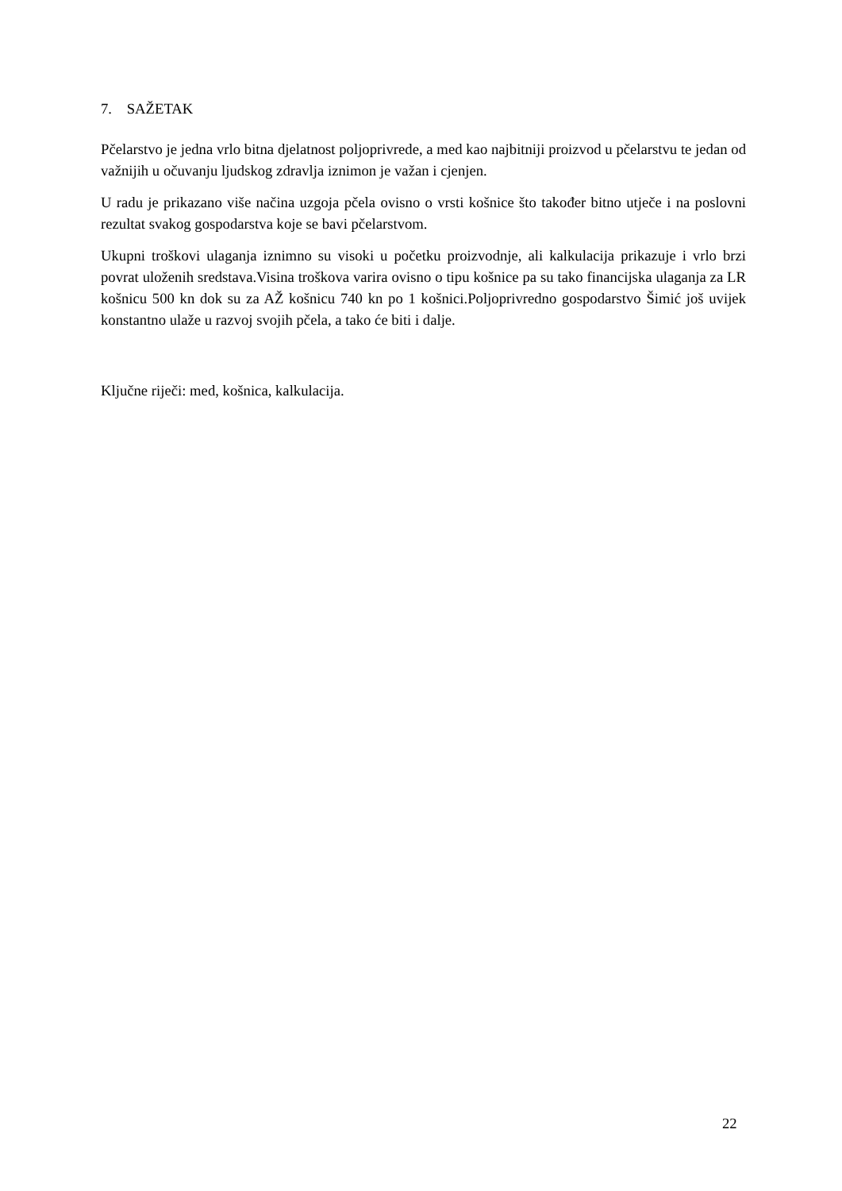7. SAŽETAK
Pčelarstvo je jedna vrlo bitna djelatnost poljoprivrede, a med kao najbitniji proizvod u pčelarstvu te jedan od važnijih u očuvanju ljudskog zdravlja iznimon je važan i cjenjen.
U radu je prikazano više načina uzgoja pčela ovisno o vrsti košnice što također bitno utječe i na poslovni rezultat svakog gospodarstva koje se bavi pčelarstvom.
Ukupni troškovi ulaganja iznimno su visoki u početku proizvodnje, ali kalkulacija prikazuje i vrlo brzi povrat uloženih sredstava.Visina troškova varira ovisno o tipu košnice pa su tako financijska ulaganja za LR košnicu 500 kn dok su za AŽ košnicu 740 kn po 1 košnici.Poljoprivredno gospodarstvo Šimić još uvijek konstantno ulaže u razvoj svojih pčela, a tako će biti i dalje.
Ključne riječi: med, košnica, kalkulacija.
22